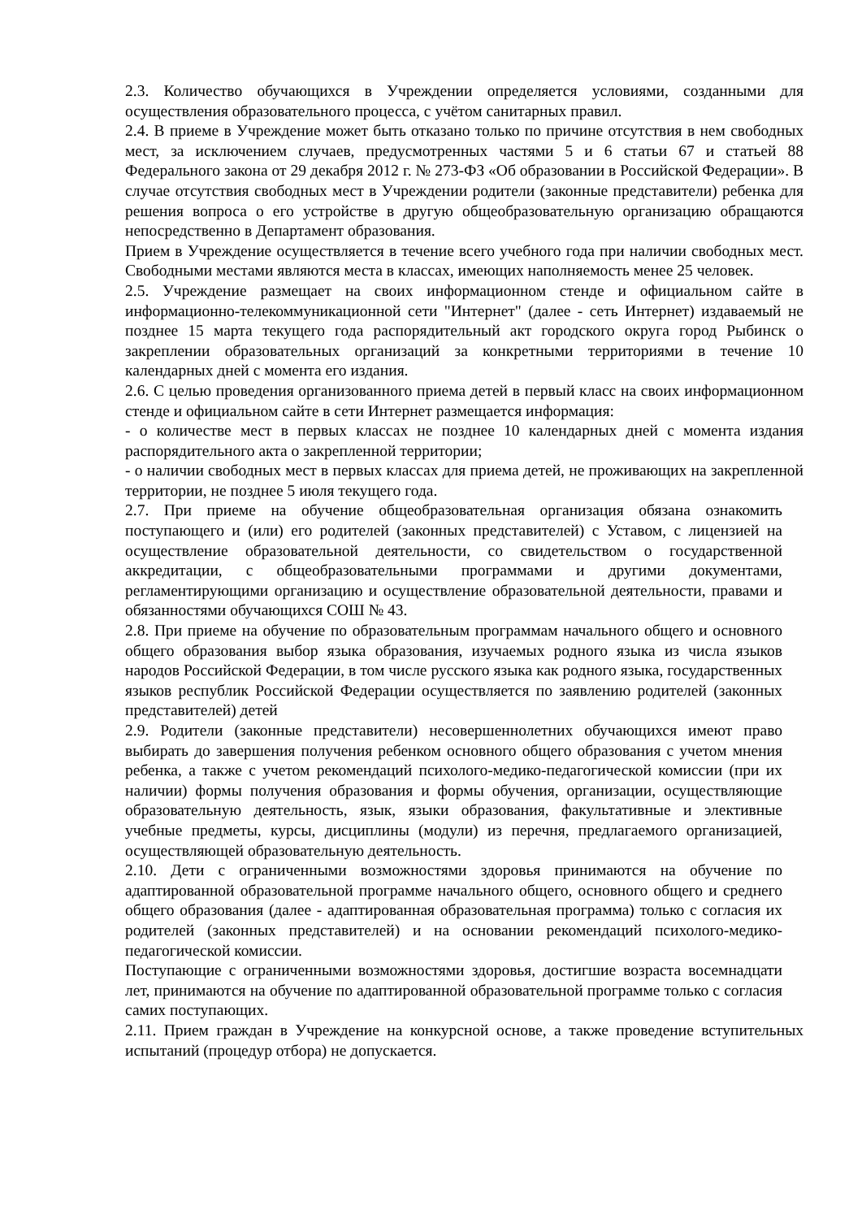2.3. Количество обучающихся в Учреждении определяется условиями, созданными для осуществления образовательного процесса, с учётом санитарных правил.
2.4. В приеме в Учреждение может быть отказано только по причине отсутствия в нем свободных мест, за исключением случаев, предусмотренных частями 5 и 6 статьи 67 и статьей 88 Федерального закона от 29 декабря 2012 г. № 273-ФЗ «Об образовании в Российской Федерации». В случае отсутствия свободных мест в Учреждении родители (законные представители) ребенка для решения вопроса о его устройстве в другую общеобразовательную организацию обращаются непосредственно в Департамент образования.
Прием в Учреждение осуществляется в течение всего учебного года при наличии свободных мест. Свободными местами являются места в классах, имеющих наполняемость менее 25 человек.
2.5. Учреждение размещает на своих информационном стенде и официальном сайте в информационно-телекоммуникационной сети "Интернет" (далее - сеть Интернет) издаваемый не позднее 15 марта текущего года распорядительный акт городского округа город Рыбинск о закреплении образовательных организаций за конкретными территориями в течение 10 календарных дней с момента его издания.
2.6. С целью проведения организованного приема детей в первый класс на своих информационном стенде и официальном сайте в сети Интернет размещается информация:
- о количестве мест в первых классах не позднее 10 календарных дней с момента издания распорядительного акта о закрепленной территории;
- о наличии свободных мест в первых классах для приема детей, не проживающих на закрепленной территории, не позднее 5 июля текущего года.
2.7. При приеме на обучение общеобразовательная организация обязана ознакомить поступающего и (или) его родителей (законных представителей) с Уставом, с лицензией на осуществление образовательной деятельности, со свидетельством о государственной аккредитации, с общеобразовательными программами и другими документами, регламентирующими организацию и осуществление образовательной деятельности, правами и обязанностями обучающихся СОШ № 43.
2.8. При приеме на обучение по образовательным программам начального общего и основного общего образования выбор языка образования, изучаемых родного языка из числа языков народов Российской Федерации, в том числе русского языка как родного языка, государственных языков республик Российской Федерации осуществляется по заявлению родителей (законных представителей) детей
2.9. Родители (законные представители) несовершеннолетних обучающихся имеют право выбирать до завершения получения ребенком основного общего образования с учетом мнения ребенка, а также с учетом рекомендаций психолого-медико-педагогической комиссии (при их наличии) формы получения образования и формы обучения, организации, осуществляющие образовательную деятельность, язык, языки образования, факультативные и элективные учебные предметы, курсы, дисциплины (модули) из перечня, предлагаемого организацией, осуществляющей образовательную деятельность.
2.10. Дети с ограниченными возможностями здоровья принимаются на обучение по адаптированной образовательной программе начального общего, основного общего и среднего общего образования (далее - адаптированная образовательная программа) только с согласия их родителей (законных представителей) и на основании рекомендаций психолого-медико-педагогической комиссии.
Поступающие с ограниченными возможностями здоровья, достигшие возраста восемнадцати лет, принимаются на обучение по адаптированной образовательной программе только с согласия самих поступающих.
2.11. Прием граждан в Учреждение на конкурсной основе, а также проведение вступительных испытаний (процедур отбора) не допускается.